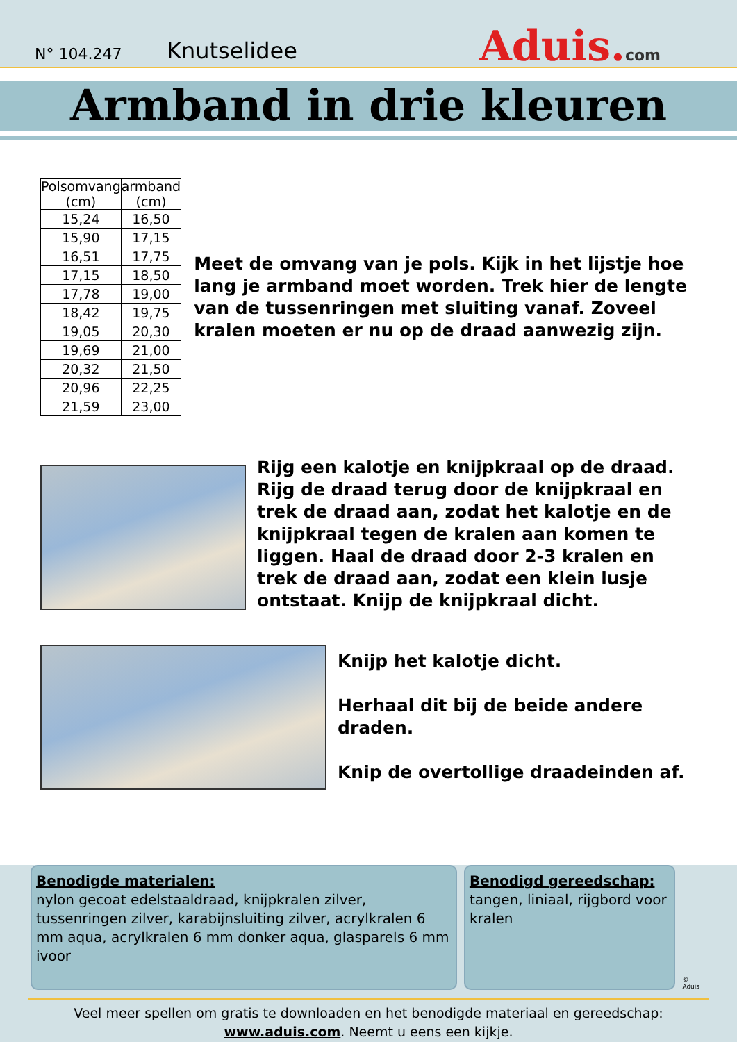N° 104.247
Knutselidee
Aduis.com
Armband in drie kleuren
| Polsomvang (cm) | armband (cm) |
| --- | --- |
| 15,24 | 16,50 |
| 15,90 | 17,15 |
| 16,51 | 17,75 |
| 17,15 | 18,50 |
| 17,78 | 19,00 |
| 18,42 | 19,75 |
| 19,05 | 20,30 |
| 19,69 | 21,00 |
| 20,32 | 21,50 |
| 20,96 | 22,25 |
| 21,59 | 23,00 |
Meet de omvang van je pols. Kijk in het lijstje hoe lang je armband moet worden. Trek hier de lengte van de tussenringen met sluiting vanaf. Zoveel kralen moeten er nu op de draad aanwezig zijn.
Rijg een kalotje en knijpkraal op de draad. Rijg de draad terug door de knijpkraal en trek de draad aan, zodat het kalotje en de knijpkraal tegen de kralen aan komen te liggen. Haal de draad door 2-3 kralen en trek de draad aan, zodat een klein lusje ontstaat. Knijp de knijpkraal dicht.
Knijp het kalotje dicht.
Herhaal dit bij de beide andere draden.
Knip de overtollige draadeinden af.
Benodigde materialen:
nylon gecoat edelstaaldraad, knijpkralen zilver, tussenringen zilver, karabijnsluiting zilver, acrylkralen 6 mm aqua, acrylkralen 6 mm donker aqua, glasparels 6 mm ivoor
Benodigd gereedschap:
tangen, liniaal, rijgbord voor kralen
© Aduis
Veel meer spellen om gratis te downloaden en het benodigde materiaal en gereedschap:
www.aduis.com. Neemt u eens een kijkje.